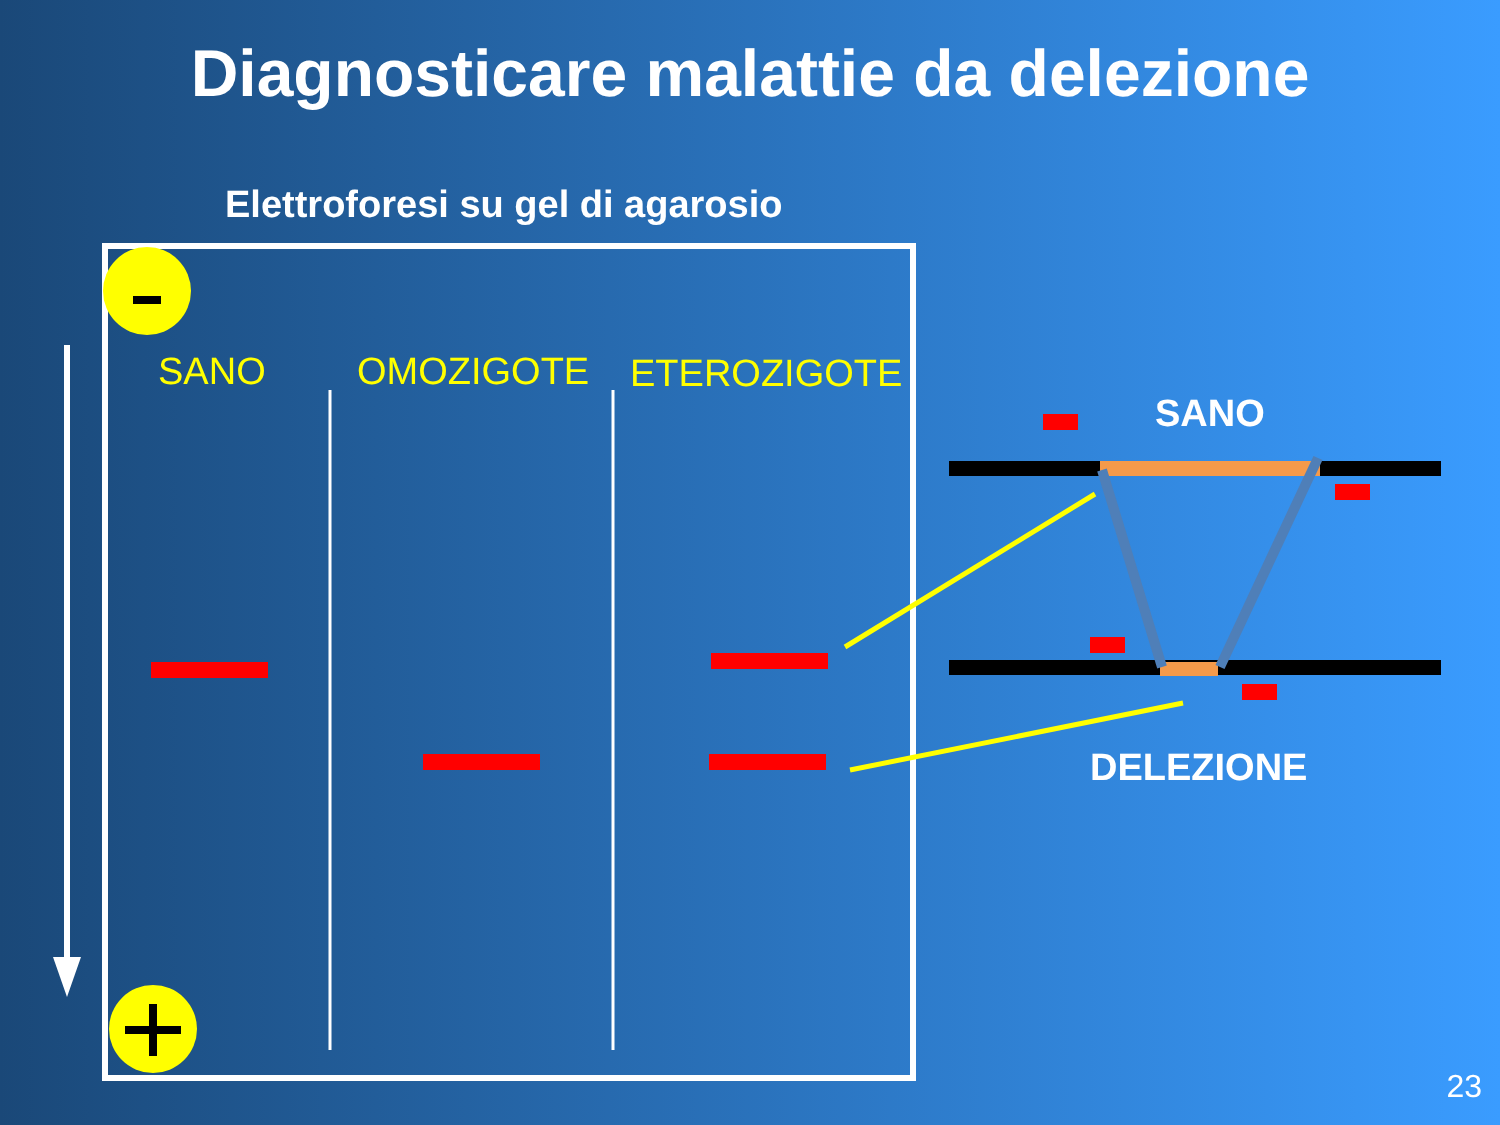Diagnosticare malattie da delezione
Elettroforesi su gel di agarosio
SANO OMOZIGOTE ETEROZIGOTE
SANO
DELEZIONE
23